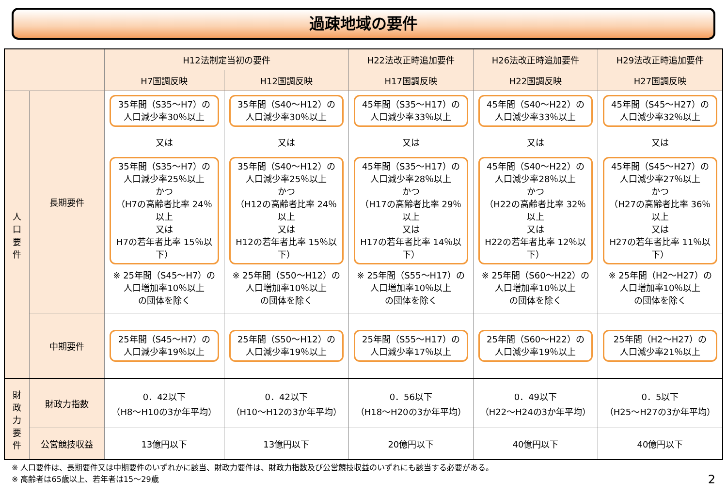過疎地域の要件
| | | H12法制定当初の要件 | | H22法改正時追加要件 | H26法改正時追加要件 | H29法改正時追加要件 |
| --- | --- | --- | --- | --- | --- | --- |
| | | H7国調反映 | H12国調反映 | H17国調反映 | H22国調反映 | H27国調反映 |
| 人 口 要 件 | 長期要件 | 35年間（S35～H7）の 人口減少率30％以上 又は 35年間（S35～H7）の 人口減少率25％以上 かつ （H7の高齢者比率 24％以上 又は H7の若年者比率 15％以下） ※ 25年間（S45～H7）の 人口増加率10％以上 の団体を除く | 35年間（S40～H12）の 人口減少率30％以上 又は 35年間（S40～H12）の 人口減少率25％以上 かつ （H12の高齢者比率 24％以上 又は H12の若年者比率 15％以下） ※ 25年間（S50～H12）の 人口増加率10％以上 の団体を除く | 45年間（S35～H17）の 人口減少率33％以上 又は 45年間（S35～H17）の 人口減少率28％以上 かつ （H17の高齢者比率 29％以上 又は H17の若年者比率 14％以下） ※ 25年間（S55～H17）の 人口増加率10％以上 の団体を除く | 45年間（S40～H22）の 人口減少率33％以上 又は 45年間（S40～H22）の 人口減少率28％以上 かつ （H22の高齢者比率 32％以上 又は H22の若年者比率 12％以下） ※ 25年間（S60～H22）の 人口増加率10％以上 の団体を除く | 45年間（S45～H27）の 人口減少率32％以上 又は 45年間（S45～H27）の 人口減少率27％以上 かつ （H27の高齢者比率 36％以上 又は H27の若年者比率 11％以下） ※ 25年間（H2～H27）の 人口増加率10％以上 の団体を除く |
| | 中期要件 | 25年間（S45～H7）の 人口減少率19％以上 | 25年間（S50～H12）の 人口減少率19％以上 | 25年間（S55～H17）の 人口減少率17％以上 | 25年間（S60～H22）の 人口減少率19％以上 | 25年間（H2～H27）の 人口減少率21％以上 |
| 財 政 力 要 件 | 財政力指数 | 0．42以下 （H8～H10の3か年平均） | 0．42以下 （H10～H12の3か年平均） | 0．56以下 （H18～H20の3か年平均） | 0．49以下 （H22～H24の3か年平均） | 0．5以下 （H25～H27の3か年平均） |
| | 公営競技収益 | 13億円以下 | 13億円以下 | 20億円以下 | 40億円以下 | 40億円以下 |
※ 人口要件は、長期要件又は中期要件のいずれかに該当、財政力要件は、財政力指数及び公営競技収益のいずれにも該当する必要がある。
※ 高齢者は65歳以上、若年者は15～29歳 2